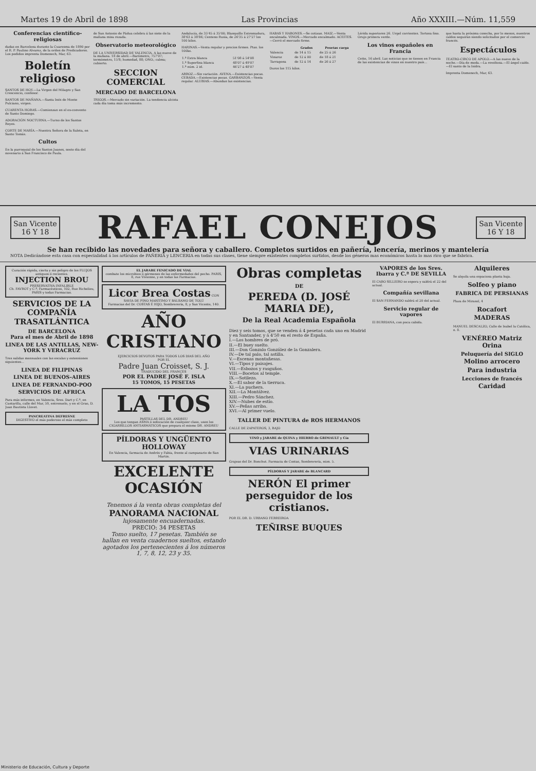Martes 19 de Abril de 1898 Las Provincias Año XXXIII.—Núm. 11,559
Conferencias científico-religiosas
dadas en Barcelona durante la Cuaresma de 1890 por el R. P. Paulino Alvarez, de la orden de Predicadores. Los pedidos imprenta Domenech, Mar, 63.
Boletín religioso
SANTOS DE HOY.—La Virgen del Milagro y San Crescencio, confesor.
SANTOS DE MAÑANA.—Santa Inés de Monte Pulciano, virgen.
CUARENTA HORAS.—Comienzan en el ex-convento de Santo Domingo.
ADORACIÓN NOCTURNA.—Turno de los Santos Reyes.
CORTE DE MARÍA.—Nuestra Señora de la Saleta, en Santo Tomás.
Cultos
En la parroquial de los Santos Juanes, sexto día del novenario á San Francisco de Paula.
de San Antonio de Pádua celebra á las siete de la mañana misa rezada.
Observatorio meteorológico
DE LA UNIVERSIDAD DE VALENCIA. A las nueve de la mañana. 18 de abril.—Barómetro, 757'07; termómetro, 15'8; humedad, 88; ONO.; calma; cubierto.
SECCION COMERCIAL
MERCADO DE BARCELONA
TRIGOS.—Mercado sin variación. La tendencia alcista cada día toma más incremento.
Andalucía, de 35'45 á 35'00; Blanquillo Extremadura, 38'63 á 38'86; Centeno Rusia, de 26'35 á 27'27 los 100 kilos.
HARINAS.—Venta regular y precios firmes. Ptas. los 100ks.
| 1.ª Extra blanca | 51'08 á 54'08 |
| 1.ª Superfina blanca | 48'07 á 49'07 |
| 1.ª núm. 2 id. | 46'27 á 48'07 |
ARROZ.—Sin variación. AVENA.—Existencias pocas. CEBADA.—Existencias pocas. GARBANZOS.—Venta regular. ALUBIAS.—Abundan las existencias.
HABAS Y HABONES.—Se cotizan. MAIZ.—Venta encalmada. VINOS.—Mercado encalmado. ACEITES.—Cerró el mercado firme.
| | Grados | Pesetas carga |
| --- | --- | --- |
| Valencia | de 14 á 15 | de 25 á 26 |
| Vinaroz | de 12 á 00 | de 18 á 21 |
| Tarragona | de 12 á 14 | de 26 á 27 |
Duros los 115 kilos.
Lérida superiores 26. Urgel corrientes. Tortosa fino. Orujo primera verde.
Los vinos españoles en Francia
Cette, 16 abril. Las noticias que se tienen en Francia de las existencias de vinos en nuestro país...
que hasta la próxima cosecha, por lo menos, nuestros caldos seguirán siendo solicitados por el comercio francés.
Espectáculos
TEATRO-CIRCO DE APOLO.—A las nueve de la noche.—Día de moda.—La revoltosa.—El ángel caído.—El santo de la Isidra.
Imprenta Domenech, Mar, 63.
San Vicente
16 Y 18
RAFAEL CONEJOS
San Vicente
16 Y 18
Se han recibido las novedades para señora y caballero. Completos surtidos en pañería, lencería, merinos y mantelería
NOTA Dedicándose esta casa con especialidad á los artículos de PAÑERIA y LENCERIA en todas sus clases, tiene siempre existentes completos surtidos, desde los géneros mas económicos hasta lo mas rico que se fabrica.
Curación rápida, cierta y sin peligro de los FLUJOS antiguos ó recientes.
INJECTION BROU
PRESERVATIVA INFALIBLE
Ch. FAVROT y C.ª, Farmacéuticos, 102, Rue Richelieu, PARIS y todas Farmacias.
SERVICIOS DE LA COMPAÑÍA TRASATLÁNTICA
DE BARCELONA
Para el mes de Abril de 1898
LINEA DE LAS ANTILLAS, NEW-YORK Y VERACRUZ
Tres salidas mensuales con las escalas y extensiones siguientes...
LINEA DE FILIPINAS
LINEA DE BUENOS-AIRES
LINEA DE FERNANDO-POO
SERVICIOS DE AFRICA
Para más informes, en Valencia, Sres. Dart y C.ª, en Cantarilla, calle del Mar, 59, entresuelo, y en el Grao, D. Juan Bautista Llovet.
PANCREATINA DEFRESNE
DIGESTIVO el más poderoso el más completo
EL JARABE FENICADO DE VIAL
combate los microbios ó gérmenes de las enfermedades del pecho. PARIS, 8, rue Vivienne, y en todas las Farmacias.
Licor Brea Costas CON SAVIA DE PINO MARÍTIMO Y BÁLSAMO DE TOLÚ
Farmacias del Dr. COSTAS É HIJO, Sombrerería, 8, y San Vicente, 140.
AÑO CRISTIANO
EJERCICIOS DEVOTOS PARA TODOS LOS DIAS DEL AÑO
POR EL
Padre Juan Croisset, S. J.
TRADUCIDO DEL FRANCÉS
POR EL PADRE JOSÉ F. ISLA
15 TOMOS, 15 PESETAS
LA TOS
PASTILLAS DEL DR. ANDREU
Los que tengan ASMA ó sofocación de cualquier clase, usen los CIGARRILLOS ANTIASMÁTICOS que prepara el mismo DR. ANDREU
PÍLDORAS Y UNGÜENTO HOLLOWAY
En Valencia, farmacia de Andrés y Fabia, frente al campanario de San Martín.
EXCELENTE OCASIÓN
Tenemos á la venta obras completas del
PANORAMA NACIONAL
lujosamente encuadernadas.
PRECIO: 34 PESETAS
Tomo suelto, 17 pesetas. También se hallan en venta cuadernos sueltos, estando agotados los pertenecientes á los números 1, 7, 8, 12, 23 y 35.
Obras completas
DE
PEREDA (D. JOSÉ MARIA DE),
De la Real Academia Española
Diez y seis tomos, que se venden á 4 pesetas cada uno en Madrid y en Santander, y á 4'50 en el resto de España.
I.—Los hombres de pró.
II.—El buey suelto.
III.—Don Gonzalo González de la Gonzalera.
IV.—De tal palo, tal astilla.
V.—Escenas montañesas.
VI.—Tipos y paisajes.
VII.—Esbozos y rasguños.
VIII.—Bocetos al temple.
IX.—Sotileza.
X.—El sabor de la tierruca.
XI.—La puchera.
XII.—La Montálvez.
XIII.—Pedro Sánchez.
XIV.—Nubes de estío.
XV.—Peñas arriba.
XVI.—Al primer vuelo.
TALLER DE PINTURA de ROS HERMANOS
CALLE DE ZAPATEROS, 3, BAJO
VINO y JARABE de QUINA y HIERRO de GRIMAULT y Cía
VIAS URINARIAS
Grajeas del Dr. Bonchut. Farmacia de Costas, Sombrerería, núm. 5.
PÍLDORAS Y JARABE de BLANCARD
NERÓN El primer perseguidor de los cristianos.
POR EL DR. D. URBANO FERREIROA
TEÑIRSE BUQUES
VAPORES de los Sres. Ibarra y C.ª DE SEVILLA
El CABO SILLEIRO se espera y saldrá el 22 del actual.
Compañía sevillana
El SAN FERNANDO saldrá el 20 del actual.
Servicio regular de vapores
El BURRIANA, con poca cabida.
Alquileres
Se alquila una espaciosa planta baja.
Solfeo y piano
FABRICA DE PERSIANAS
Plaza de Mirasol, 4
Rocafort
MADERAS
MANUEL DESCALZO, Calle de Isabel la Católica, n. 8.
VENÉREO Matriz Orina
Peluquería del SIGLO
Molino arrocero
Para industria
Lecciones de francés
Caridad
Ministerio de Educación, Cultura y Deporte